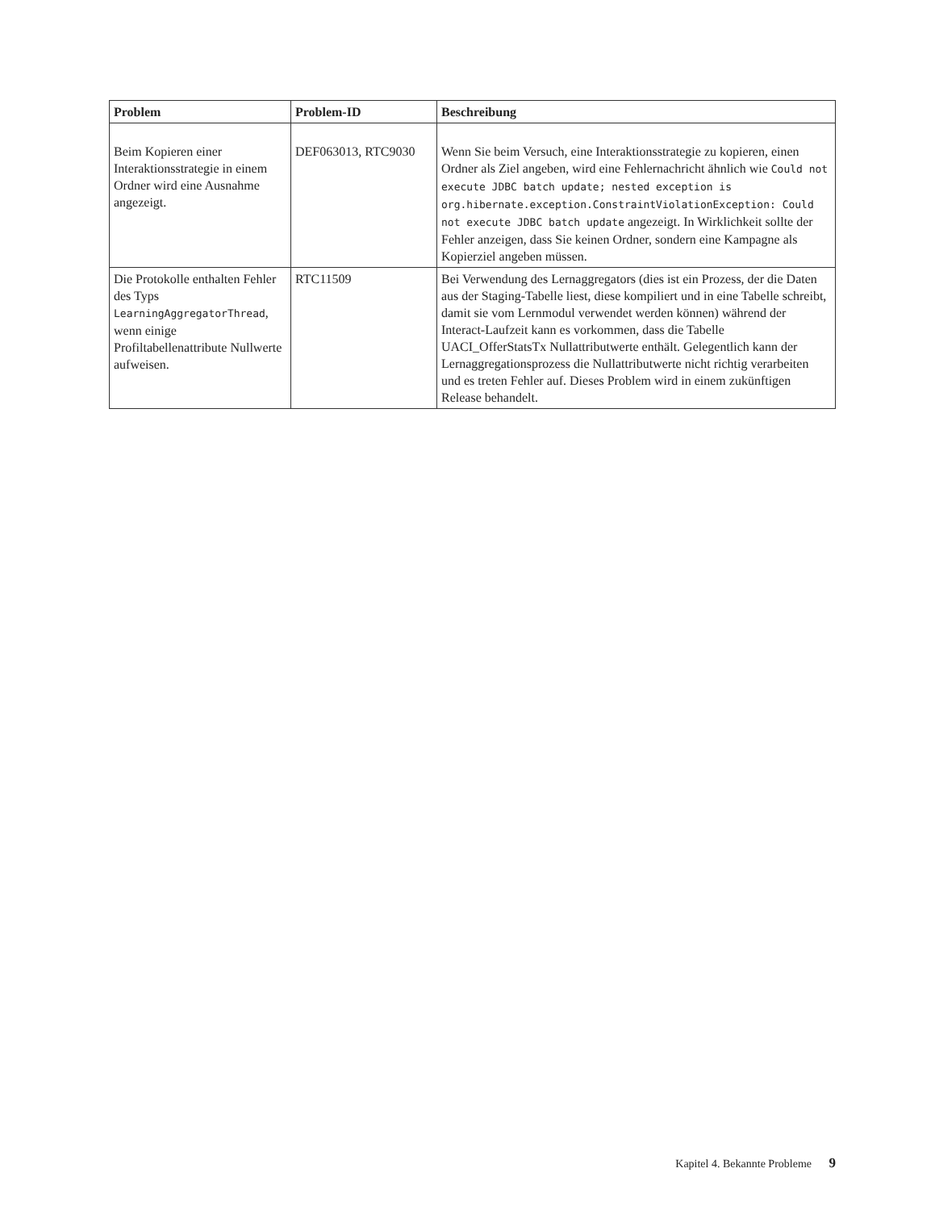| Problem | Problem-ID | Beschreibung |
| --- | --- | --- |
| Beim Kopieren einer Interaktionsstrategie in einem Ordner wird eine Ausnahme angezeigt. | DEF063013, RTC9030 | Wenn Sie beim Versuch, eine Interaktionsstrategie zu kopieren, einen Ordner als Ziel angeben, wird eine Fehlernachricht ähnlich wie Could not execute JDBC batch update; nested exception is org.hibernate.exception.ConstraintViolationException: Could not execute JDBC batch update angezeigt. In Wirklichkeit sollte der Fehler anzeigen, dass Sie keinen Ordner, sondern eine Kampagne als Kopierziel angeben müssen. |
| Die Protokolle enthalten Fehler des Typs LearningAggregatorThread , wenn einige Profiltabellenattribute Nullwerte aufweisen. | RTC11509 | Bei Verwendung des Lernaggregators (dies ist ein Prozess, der die Daten aus der Staging-Tabelle liest, diese kompiliert und in eine Tabelle schreibt, damit sie vom Lernmodul verwendet werden können) während der Interact-Laufzeit kann es vorkommen, dass die Tabelle UACI_OfferStatsTx Nullattributwerte enthält. Gelegentlich kann der Lernaggregationsprozess die Nullattributwerte nicht richtig verarbeiten und es treten Fehler auf. Dieses Problem wird in einem zukünftigen Release behandelt. |
Kapitel 4. Bekannte Probleme 9